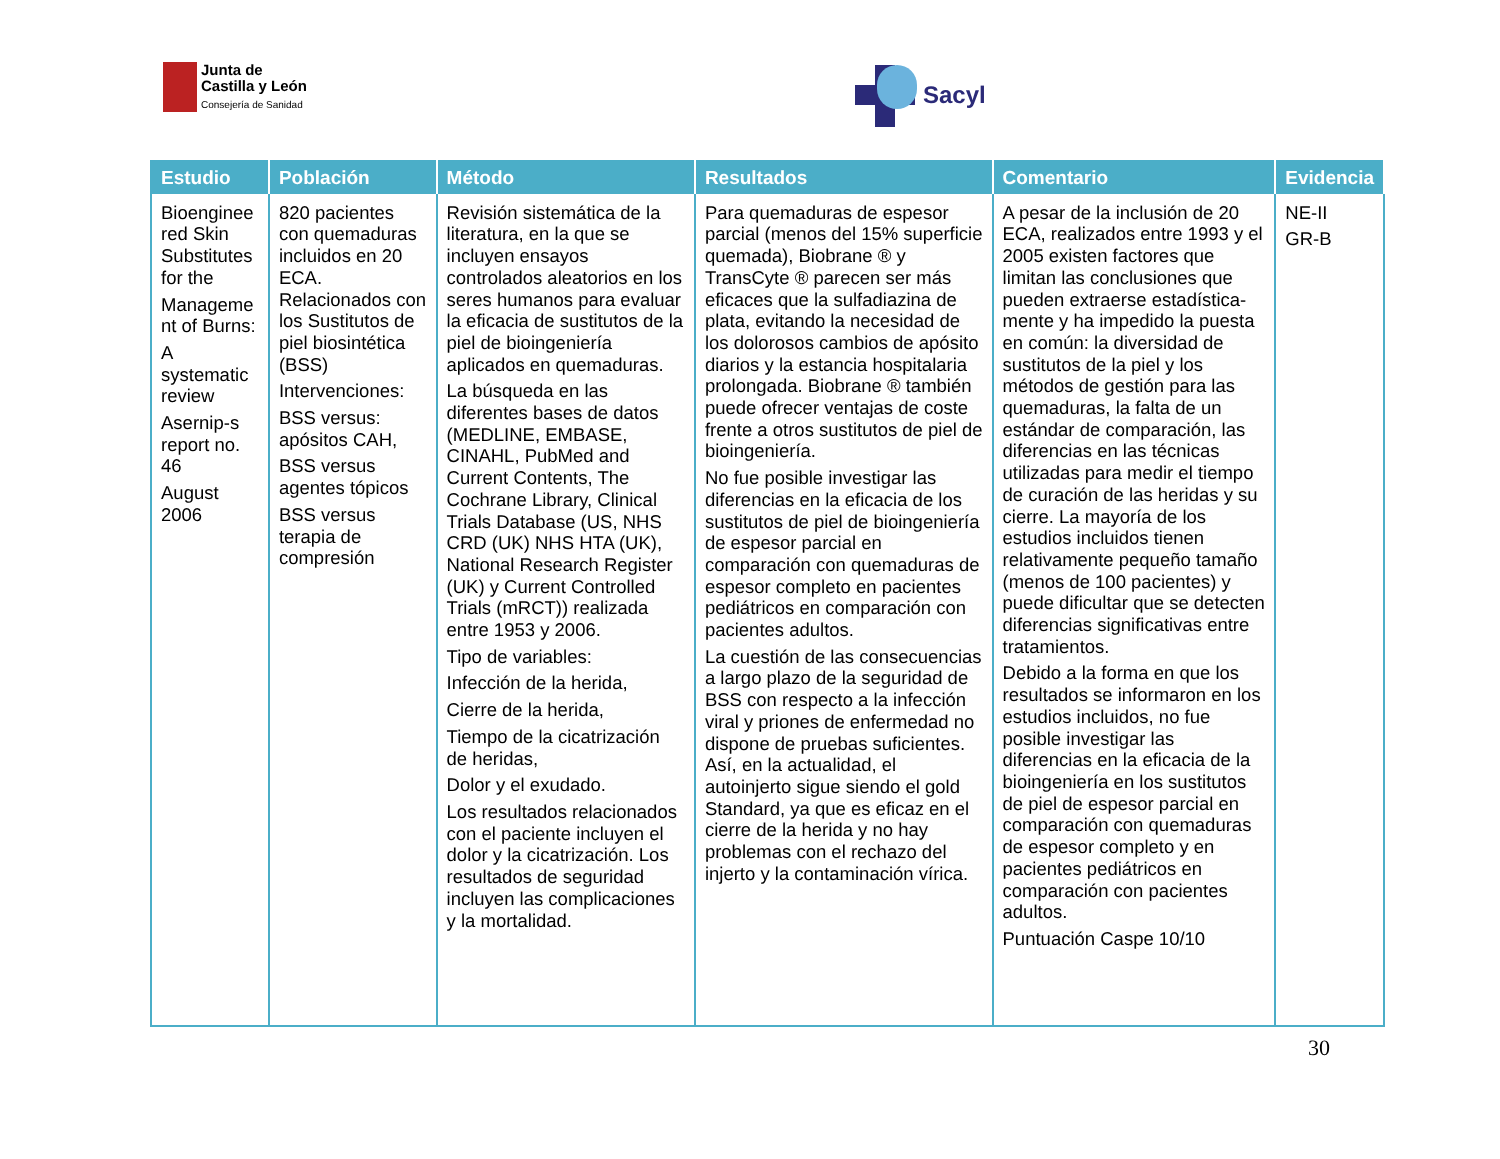Junta de
Castilla y León
Consejería de Sanidad
Sacyl
| Estudio | Población | Método | Resultados | Comentario | Evidencia |
| --- | --- | --- | --- | --- | --- |
| Bioenginee red Skin Substitutes for the Manageme nt of Burns: A systematic review Asernip-s report no. 46 August 2006 | 820 pacientes con quemaduras incluidos en 20 ECA. Relacionados con los Sustitutos de piel biosintética (BSS) Intervenciones: BSS versus: apósitos CAH, BSS versus agentes tópicos BSS versus terapia de compresión | Revisión sistemática de la literatura, en la que se incluyen ensayos controlados aleatorios en los seres humanos para evaluar la eficacia de sustitutos de la piel de bioingeniería aplicados en quemaduras. La búsqueda en las diferentes bases de datos (MEDLINE, EMBASE, CINAHL, PubMed and Current Contents, The Cochrane Library, Clinical Trials Database (US, NHS CRD (UK) NHS HTA (UK), National Research Register (UK) y Current Controlled Trials (mRCT)) realizada entre 1953 y 2006. Tipo de variables: Infección de la herida, Cierre de la herida, Tiempo de la cicatrización de heridas, Dolor y el exudado. Los resultados relacionados con el paciente incluyen el dolor y la cicatrización. Los resultados de seguridad incluyen las complicaciones y la mortalidad. | Para quemaduras de espesor parcial (menos del 15% superficie quemada), Biobrane ® y TransCyte ® parecen ser más eficaces que la sulfadiazina de plata, evitando la necesidad de los dolorosos cambios de apósito diarios y la estancia hospitalaria prolongada. Biobrane ® también puede ofrecer ventajas de coste frente a otros sustitutos de piel de bioingeniería. No fue posible investigar las diferencias en la eficacia de los sustitutos de piel de bioingeniería de espesor parcial en comparación con quemaduras de espesor completo en pacientes pediátricos en comparación con pacientes adultos. La cuestión de las consecuencias a largo plazo de la seguridad de BSS con respecto a la infección viral y priones de enfermedad no dispone de pruebas suficientes. Así, en la actualidad, el autoinjerto sigue siendo el gold Standard, ya que es eficaz en el cierre de la herida y no hay problemas con el rechazo del injerto y la contaminación vírica. | A pesar de la inclusión de 20 ECA, realizados entre 1993 y el 2005 existen factores que limitan las conclusiones que pueden extraerse estadística-mente y ha impedido la puesta en común: la diversidad de sustitutos de la piel y los métodos de gestión para las quemaduras, la falta de un estándar de comparación, las diferencias en las técnicas utilizadas para medir el tiempo de curación de las heridas y su cierre. La mayoría de los estudios incluidos tienen relativamente pequeño tamaño (menos de 100 pacientes) y puede dificultar que se detecten diferencias significativas entre tratamientos. Debido a la forma en que los resultados se informaron en los estudios incluidos, no fue posible investigar las diferencias en la eficacia de la bioingeniería en los sustitutos de piel de espesor parcial en comparación con quemaduras de espesor completo y en pacientes pediátricos en comparación con pacientes adultos. Puntuación Caspe 10/10 | NE-II GR-B |
30